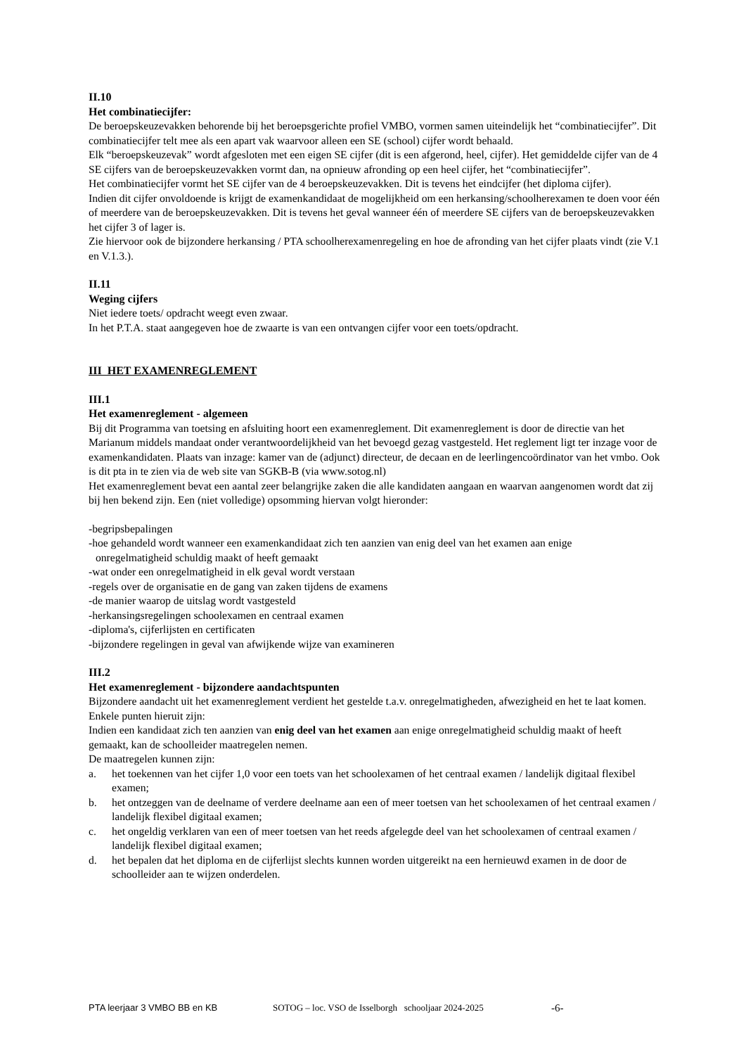II.10
Het combinatiecijfer:
De beroepskeuzevakken behorende bij het beroepsgerichte profiel VMBO, vormen samen uiteindelijk het “combinatiecijfer”. Dit combinatiecijfer telt mee als een apart vak waarvoor alleen een SE (school) cijfer wordt behaald.
Elk “beroepskeuzevak” wordt afgesloten met een eigen SE cijfer (dit is een afgerond, heel, cijfer). Het gemiddelde cijfer van de 4 SE cijfers van de beroepskeuzevakken vormt dan, na opnieuw afronding op een heel cijfer, het “combinatiecijfer”.
Het combinatiecijfer vormt het SE cijfer van de 4 beroepskeuzevakken. Dit is tevens het eindcijfer (het diploma cijfer).
Indien dit cijfer onvoldoende is krijgt de examenkandidaat de mogelijkheid om een herkansing/schoolherexamen te doen voor één of meerdere van de beroepskeuzevakken. Dit is tevens het geval wanneer één of meerdere SE cijfers van de beroepskeuzevakken het cijfer 3 of lager is.
Zie hiervoor ook de bijzondere herkansing / PTA schoolherexamenregeling en hoe de afronding van het cijfer plaats vindt (zie V.1 en V.1.3.).
II.11
Weging cijfers
Niet iedere toets/ opdracht weegt even zwaar.
In het P.T.A. staat aangegeven hoe de zwaarte is van een ontvangen cijfer voor een toets/opdracht.
III HET EXAMENREGLEMENT
III.1
Het examenreglement - algemeen
Bij dit Programma van toetsing en afsluiting hoort een examenreglement. Dit examenreglement is door de directie van het Marianum middels mandaat onder verantwoordelijkheid van het bevoegd gezag vastgesteld. Het reglement ligt ter inzage voor de examenkandidaten. Plaats van inzage: kamer van de (adjunct) directeur, de decaan en de leerlingencoördinator van het vmbo. Ook is dit pta in te zien via de web site van SGKB-B (via www.sotog.nl)
Het examenreglement bevat een aantal zeer belangrijke zaken die alle kandidaten aangaan en waarvan aangenomen wordt dat zij bij hen bekend zijn. Een (niet volledige) opsomming hiervan volgt hieronder:
-begripsbepalingen
-hoe gehandeld wordt wanneer een examenkandidaat zich ten aanzien van enig deel van het examen aan enige
onregelmatigheid schuldig maakt of heeft gemaakt
-wat onder een onregelmatigheid in elk geval wordt verstaan
-regels over de organisatie en de gang van zaken tijdens de examens
-de manier waarop de uitslag wordt vastgesteld
-herkansingsregelingen schoolexamen en centraal examen
-diploma's, cijferlijsten en certificaten
-bijzondere regelingen in geval van afwijkende wijze van examineren
III.2
Het examenreglement - bijzondere aandachtspunten
Bijzondere aandacht uit het examenreglement verdient het gestelde t.a.v. onregelmatigheden, afwezigheid en het te laat komen.
Enkele punten hieruit zijn:
Indien een kandidaat zich ten aanzien van enig deel van het examen aan enige onregelmatigheid schuldig maakt of heeft gemaakt, kan de schoolleider maatregelen nemen.
De maatregelen kunnen zijn:
a. het toekennen van het cijfer 1,0 voor een toets van het schoolexamen of het centraal examen / landelijk digitaal flexibel examen;
b. het ontzeggen van de deelname of verdere deelname aan een of meer toetsen van het schoolexamen of het centraal examen / landelijk flexibel digitaal examen;
c. het ongeldig verklaren van een of meer toetsen van het reeds afgelegde deel van het schoolexamen of centraal examen / landelijk flexibel digitaal examen;
d. het bepalen dat het diploma en de cijferlijst slechts kunnen worden uitgereikt na een hernieuwd examen in de door de schoolleider aan te wijzen onderdelen.
PTA leerjaar 3 VMBO BB en KB SOTOG – loc. VSO de Isselborgh schooljaar 2024-2025 -6-